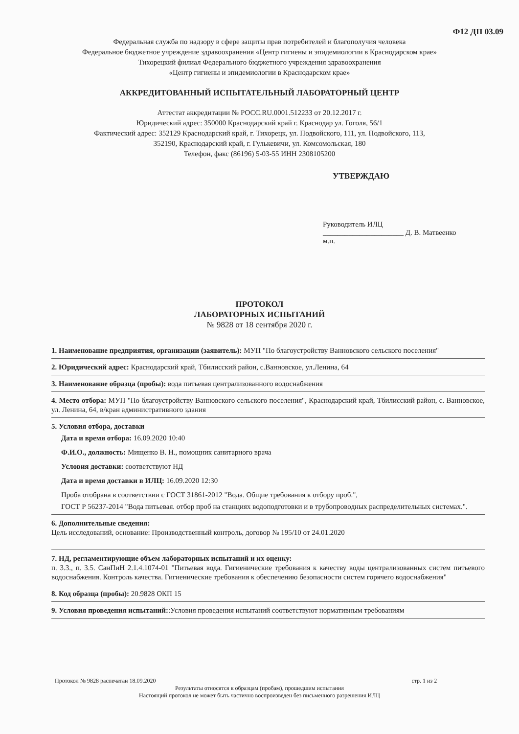Ф12 ДП 03.09
Федеральная служба по надзору в сфере защиты прав потребителей и благополучия человека
Федеральное бюджетное учреждение здравоохранения «Центр гигиены и эпидемиологии в Краснодарском крае»
Тихорецкий филиал Федерального бюджетного учреждения здравоохранения
«Центр гигиены и эпидемиологии в Краснодарском крае»
АККРЕДИТОВАННЫЙ ИСПЫТАТЕЛЬНЫЙ ЛАБОРАТОРНЫЙ ЦЕНТР
Аттестат аккредитации № РОСС.RU.0001.512233 от 20.12.2017 г.
Юридический адрес: 350000 Краснодарский край г. Краснодар ул. Гоголя, 56/1
Фактический адрес: 352129 Краснодарский край, г. Тихорецк, ул. Подвойского, 111, ул. Подвойского, 113,
352190, Краснодарский край, г. Гулькевичи, ул. Комсомольская, 180
Телефон, факс (86196) 5-03-55 ИНН 2308105200
УТВЕРЖДАЮ
Руководитель ИЛЦ
______________________ Д. В. Матвеенко
м.п.
ПРОТОКОЛ
ЛАБОРАТОРНЫХ ИСПЫТАНИЙ
№ 9828 от 18 сентября 2020 г.
1. Наименование предприятия, организации (заявитель): МУП "По благоустройству Ванновского сельского поселения"
2. Юридический адрес: Краснодарский край, Тбилисский район, с.Ванновское, ул.Ленина, 64
3. Наименование образца (пробы): вода питьевая централизованного водоснабжения
4. Место отбора: МУП "По благоустройству Ванновского сельского поселения", Краснодарский край, Тбилисский район, с. Ванновское, ул. Ленина, 64, в/кран административного здания
5. Условия отбора, доставки
Дата и время отбора: 16.09.2020 10:40
Ф.И.О., должность: Мищенко В. Н., помощник санитарного врача
Условия доставки: соответствуют НД
Дата и время доставки в ИЛЦ: 16.09.2020 12:30
Проба отобрана в соответствии с ГОСТ 31861-2012 "Вода. Общие требования к отбору проб.",
ГОСТ Р 56237-2014 "Вода питьевая. отбор проб на станциях водоподготовки и в трубопроводных распределительных системах.".
6. Дополнительные сведения:
Цель исследований, основание: Производственный контроль, договор № 195/10 от 24.01.2020
7. НД, регламентирующие объем лабораторных испытаний и их оценку:
п. 3.3., п. 3.5. СанПиН 2.1.4.1074-01 "Питьевая вода. Гигиенические требования к качеству воды централизованных систем питьевого водоснабжения. Контроль качества. Гигиенические требования к обеспечению безопасности систем горячего водоснабжения"
8. Код образца (пробы): 20.9828 ОКП 15
9. Условия проведения испытаний::Условия проведения испытаний соответствуют нормативным требованиям
Протокол № 9828 распечатан 18.09.2020 стр. 1 из 2
Результаты относятся к образцам (пробам), прошедшим испытания
Настоящий протокол не может быть частично воспроизведен без письменного разрешения ИЛЦ